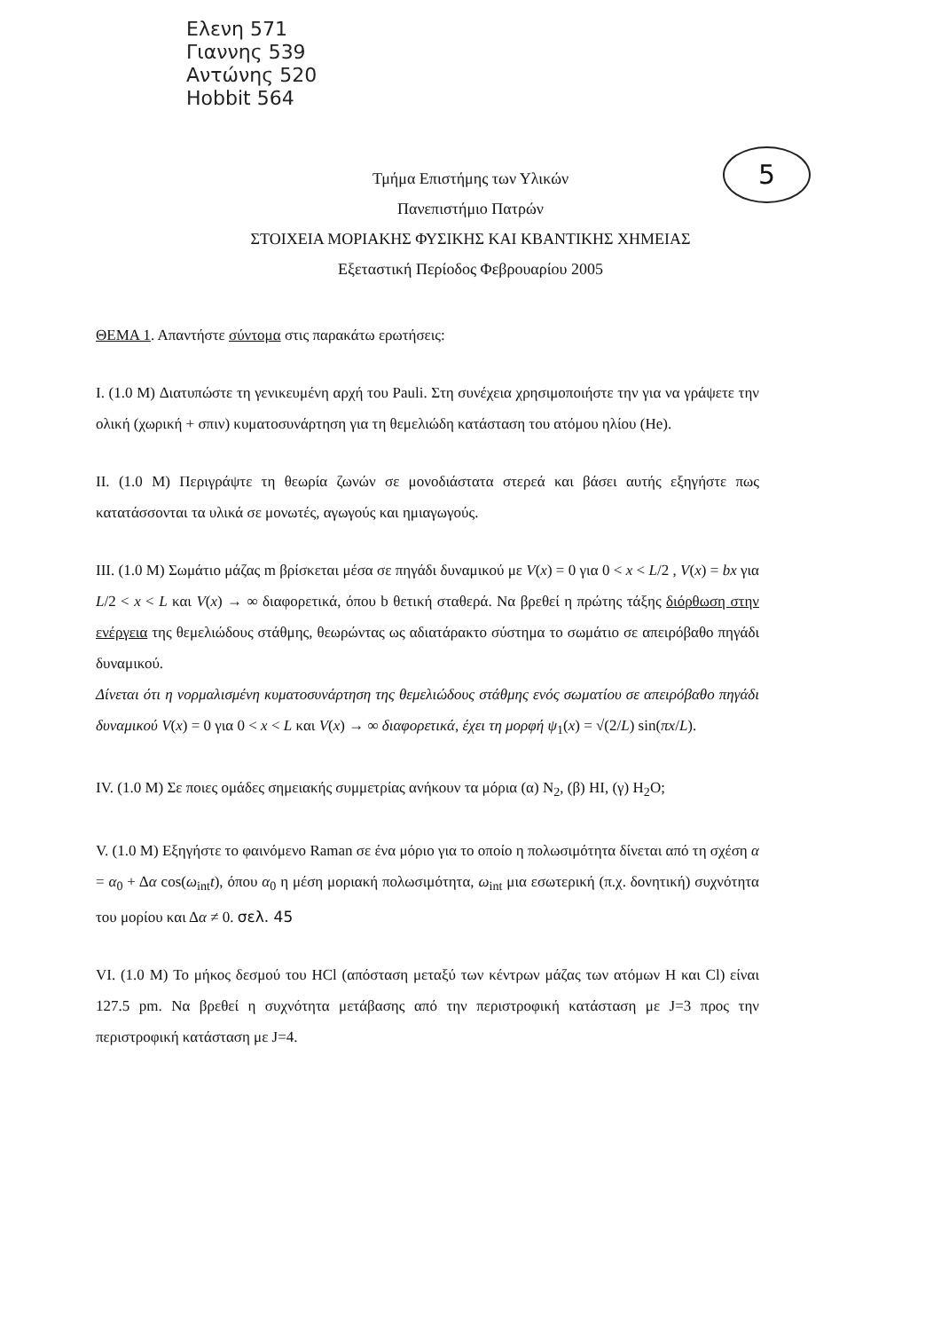Ελενη 571
Γιαννης 539
Αντώνης 520
Hobbit 564
5
Τμήμα Επιστήμης των Υλικών
Πανεπιστήμιο Πατρών
ΣΤΟΙΧΕΙΑ ΜΟΡΙΑΚΗΣ ΦΥΣΙΚΗΣ ΚΑΙ ΚΒΑΝΤΙΚΗΣ ΧΗΜΕΙΑΣ
Εξεταστική Περίοδος Φεβρουαρίου 2005
ΘΕΜΑ 1. Απαντήστε σύντομα στις παρακάτω ερωτήσεις:
I. (1.0 Μ) Διατυπώστε τη γενικευμένη αρχή του Pauli. Στη συνέχεια χρησιμοποιήστε την για να γράψετε την ολική (χωρική + σπιν) κυματοσυνάρτηση για τη θεμελιώδη κατάσταση του ατόμου ηλίου (He).
II. (1.0 Μ) Περιγράψτε τη θεωρία ζωνών σε μονοδιάστατα στερεά και βάσει αυτής εξηγήστε πως κατατάσσονται τα υλικά σε μονωτές, αγωγούς και ημιαγωγούς.
III. (1.0 Μ) Σωμάτιο μάζας m βρίσκεται μέσα σε πηγάδι δυναμικού με V(x) = 0 για 0 < x < L/2 , V(x) = bx για L/2 < x < L και V(x) → ∞ διαφορετικά, όπου b θετική σταθερά. Να βρεθεί η πρώτης τάξης διόρθωση στην ενέργεια της θεμελιώδους στάθμης, θεωρώντας ως αδιατάρακτο σύστημα το σωμάτιο σε απειρόβαθο πηγάδι δυναμικού.
Δίνεται ότι η νορμαλισμένη κυματοσυνάρτηση της θεμελιώδους στάθμης ενός σωματίου σε απειρόβαθο πηγάδι δυναμικού V(x) = 0 για 0 < x < L και V(x) → ∞ διαφορετικά, έχει τη μορφή ψ<sub>1</sub>(x) = √(2/L) sin(πx/L).
IV. (1.0 Μ) Σε ποιες ομάδες σημειακής συμμετρίας ανήκουν τα μόρια (α) N<sub>2</sub>, (β) HI, (γ) H<sub>2</sub>O;
V. (1.0 Μ) Εξηγήστε το φαινόμενο Raman σε ένα μόριο για το οποίο η πολωσιμότητα δίνεται από τη σχέση α = α<sub>0</sub> + Δα cos(ω<sub>int</sub>t), όπου α<sub>0</sub> η μέση μοριακή πολωσιμότητα, ω<sub>int</sub> μια εσωτερική (π.χ. δονητική) συχνότητα του μορίου και Δα ≠ 0. σελ. 45
VI. (1.0 Μ) Το μήκος δεσμού του HCl (απόσταση μεταξύ των κέντρων μάζας των ατόμων H και Cl) είναι 127.5 pm. Να βρεθεί η συχνότητα μετάβασης από την περιστροφική κατάσταση με J=3 προς την περιστροφική κατάσταση με J=4.